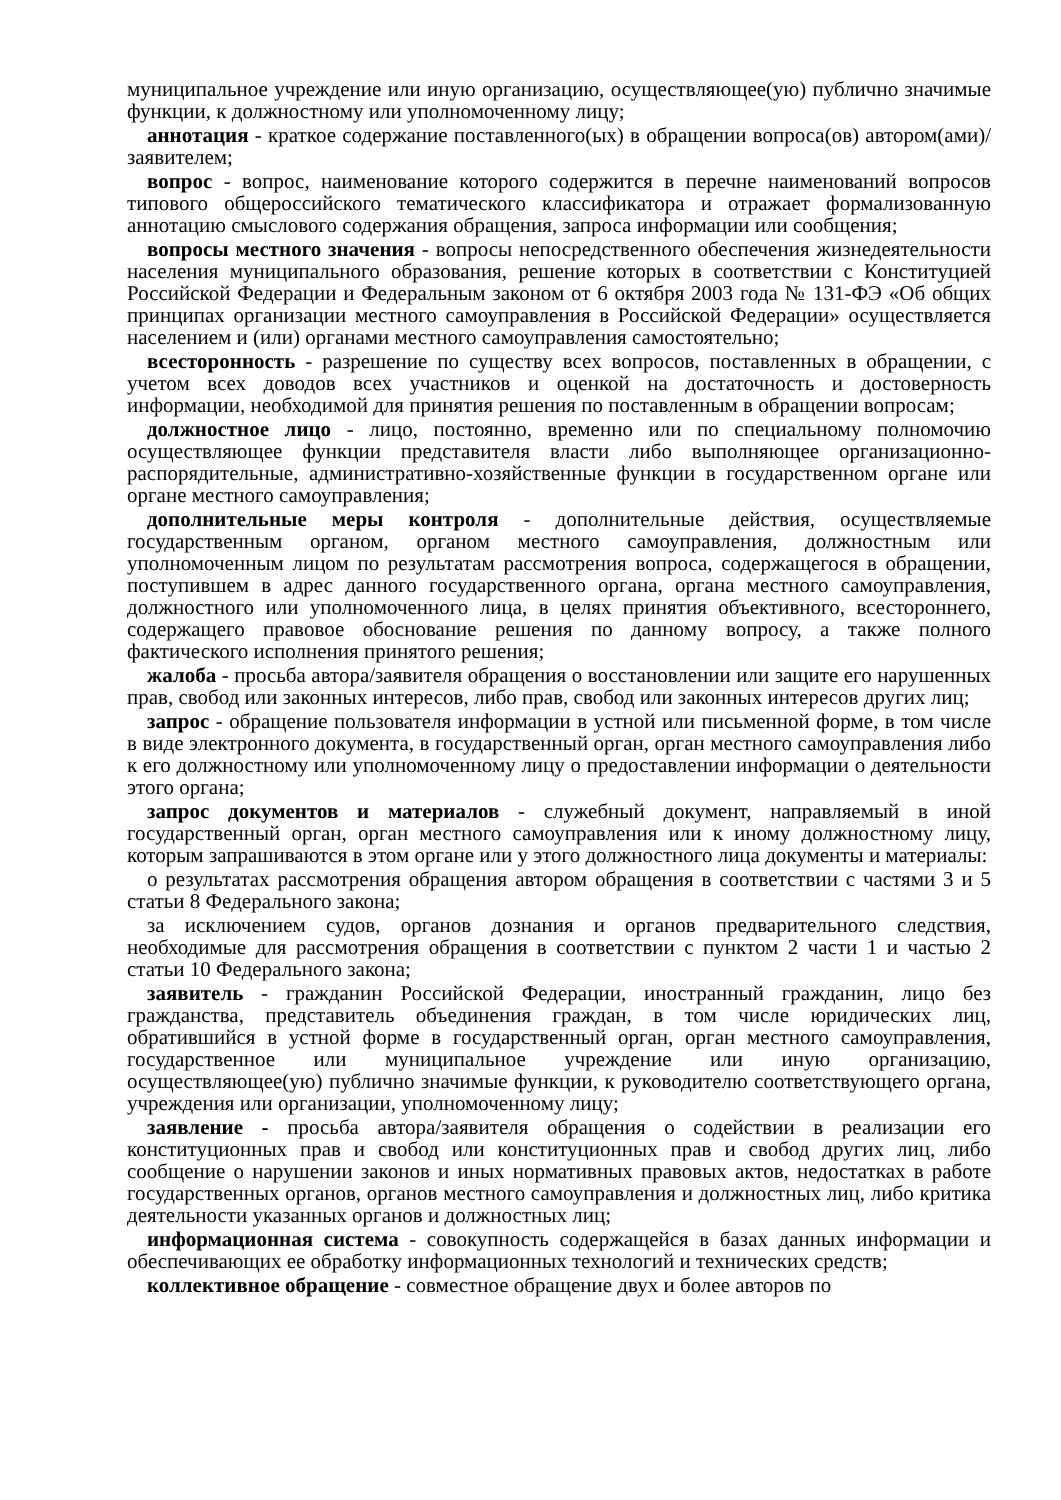муниципальное учреждение или иную организацию, осуществляющее(ую) публично значимые функции, к должностному или уполномоченному лицу;
аннотация - краткое содержание поставленного(ых) в обращении вопроса(ов) автором(ами)/заявителем;
вопрос - вопрос, наименование которого содержится в перечне наименований вопросов типового общероссийского тематического классификатора и отражает формализованную аннотацию смыслового содержания обращения, запроса информации или сообщения;
вопросы местного значения - вопросы непосредственного обеспечения жизнедеятельности населения муниципального образования, решение которых в соответствии с Конституцией Российской Федерации и Федеральным законом от 6 октября 2003 года № 131-ФЭ «Об общих принципах организации местного самоуправления в Российской Федерации» осуществляется населением и (или) органами местного самоуправления самостоятельно;
всесторонность - разрешение по существу всех вопросов, поставленных в обращении, с учетом всех доводов всех участников и оценкой на достаточность и достоверность информации, необходимой для принятия решения по поставленным в обращении вопросам;
должностное лицо - лицо, постоянно, временно или по специальному полномочию осуществляющее функции представителя власти либо выполняющее организационно-распорядительные, административно-хозяйственные функции в государственном органе или органе местного самоуправления;
дополнительные меры контроля - дополнительные действия, осуществляемые государственным органом, органом местного самоуправления, должностным или уполномоченным лицом по результатам рассмотрения вопроса, содержащегося в обращении, поступившем в адрес данного государственного органа, органа местного самоуправления, должностного или уполномоченного лица, в целях принятия объективного, всестороннего, содержащего правовое обоснование решения по данному вопросу, а также полного фактического исполнения принятого решения;
жалоба - просьба автора/заявителя обращения о восстановлении или защите его нарушенных прав, свобод или законных интересов, либо прав, свобод или законных интересов других лиц;
запрос - обращение пользователя информации в устной или письменной форме, в том числе в виде электронного документа, в государственный орган, орган местного самоуправления либо к его должностному или уполномоченному лицу о предоставлении информации о деятельности этого органа;
запрос документов и материалов - служебный документ, направляемый в иной государственный орган, орган местного самоуправления или к иному должностному лицу, которым запрашиваются в этом органе или у этого должностного лица документы и материалы:
о результатах рассмотрения обращения автором обращения в соответствии с частями 3 и 5 статьи 8 Федерального закона;
за исключением судов, органов дознания и органов предварительного следствия, необходимые для рассмотрения обращения в соответствии с пунктом 2 части 1 и частью 2 статьи 10 Федерального закона;
заявитель - гражданин Российской Федерации, иностранный гражданин, лицо без гражданства, представитель объединения граждан, в том числе юридических лиц, обратившийся в устной форме в государственный орган, орган местного самоуправления, государственное или муниципальное учреждение или иную организацию, осуществляющее(ую) публично значимые функции, к руководителю соответствующего органа, учреждения или организации, уполномоченному лицу;
заявление - просьба автора/заявителя обращения о содействии в реализации его конституционных прав и свобод или конституционных прав и свобод других лиц, либо сообщение о нарушении законов и иных нормативных правовых актов, недостатках в работе государственных органов, органов местного самоуправления и должностных лиц, либо критика деятельности указанных органов и должностных лиц;
информационная система - совокупность содержащейся в базах данных информации и обеспечивающих ее обработку информационных технологий и технических средств;
коллективное обращение - совместное обращение двух и более авторов по